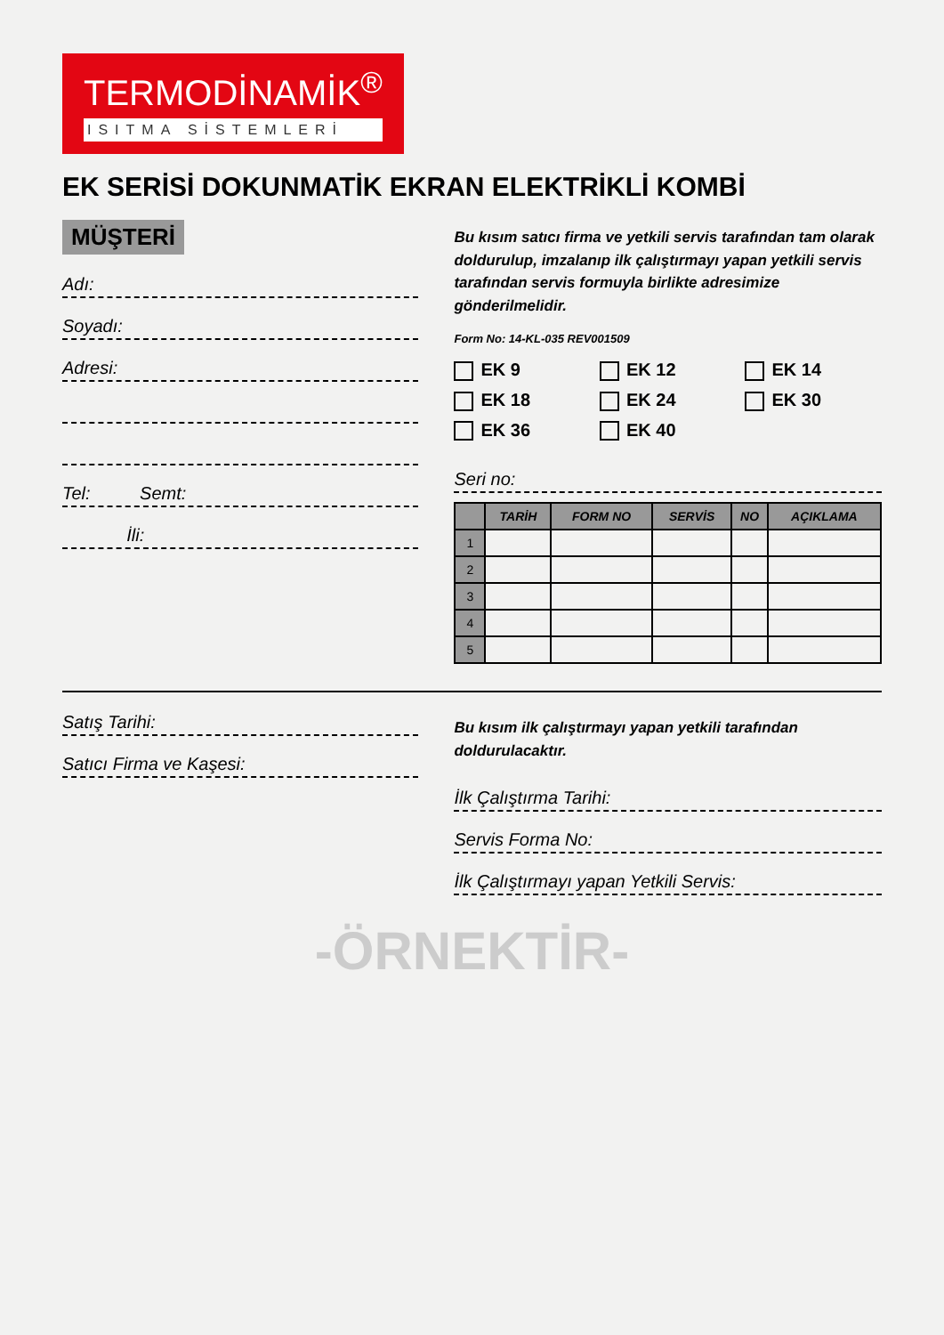TERMODİNAMİK<sup>®</sup> ISITMA SİSTEMLERİ
EK SERİSİ DOKUNMATİK EKRAN ELEKTRİKLİ KOMBİ
MÜŞTERİ
Adı:
Soyadı:
Adresi:
Tel: Semt:
İli:
Bu kısım satıcı firma ve yetkili servis tarafından tam olarak doldurulup, imzalanıp ilk çalıştırmayı yapan yetkili servis tarafından servis formuyla birlikte adresimize gönderilmelidir.
Form No: 14-KL-035 REV001509
EK 9 EK 12 EK 14 EK 18 EK 24 EK 30 EK 36 EK 40
Seri no:
| | TARİH | FORM NO | SERVİS | NO | AÇIKLAMA |
| --- | --- | --- | --- | --- | --- |
| 1 | | | | | |
| 2 | | | | | |
| 3 | | | | | |
| 4 | | | | | |
| 5 | | | | | |
Satış Tarihi:
Satıcı Firma ve Kaşesi:
Bu kısım ilk çalıştırmayı yapan yetkili tarafından doldurulacaktır.
İlk Çalıştırma Tarihi:
Servis Forma No:
İlk Çalıştırmayı yapan Yetkili Servis:
-ÖRNEKTİR-